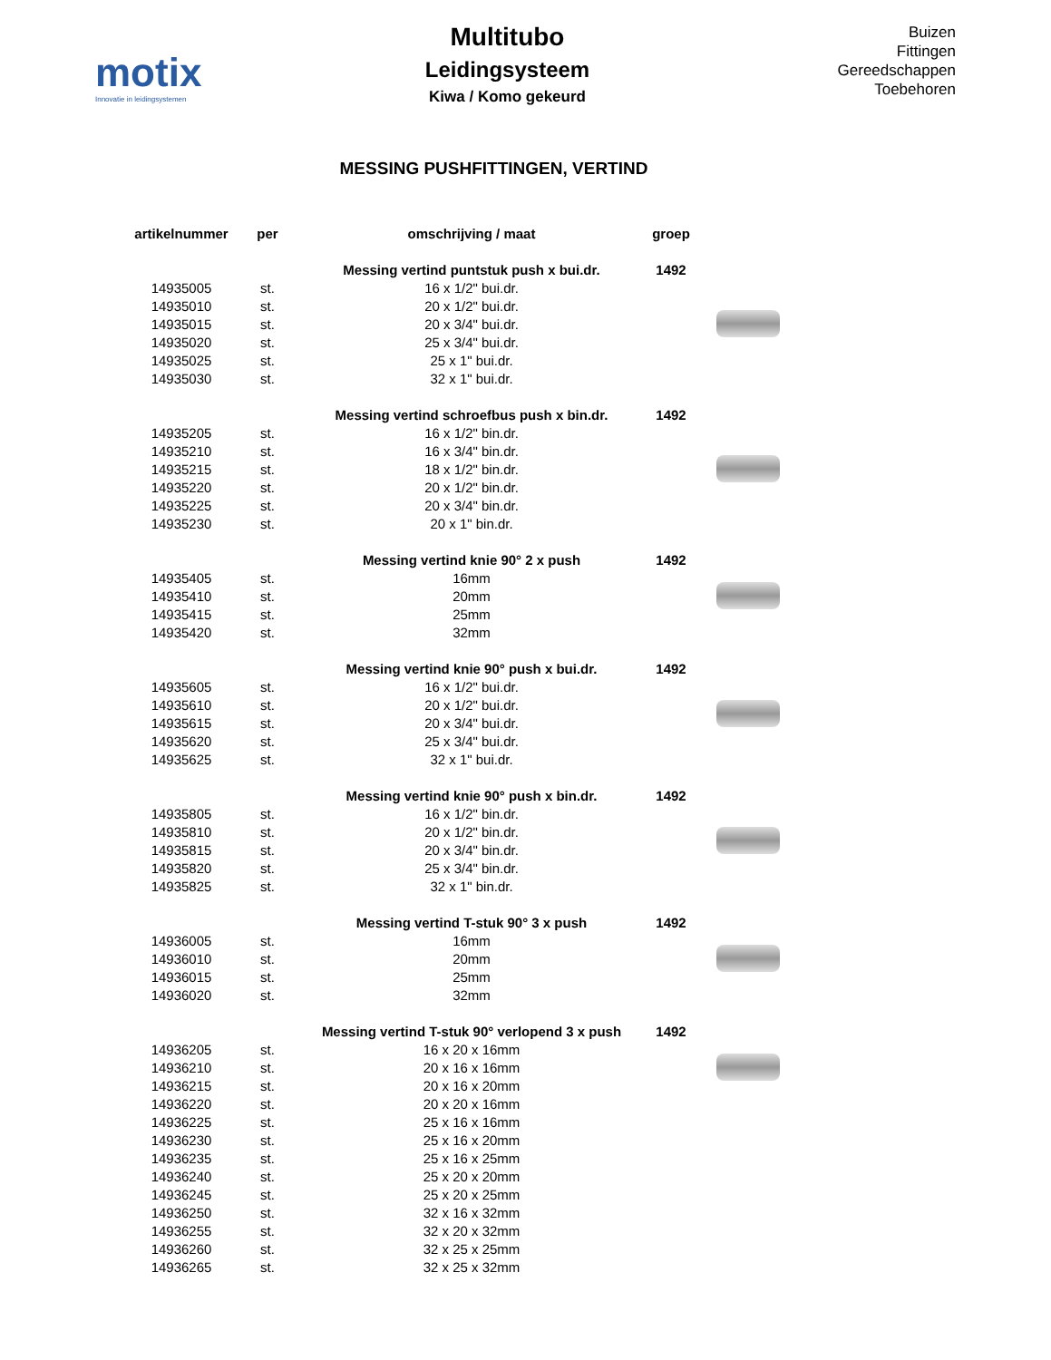motix
Innovatie in leidingsystemen
Multitubo
Leidingsysteem
Kiwa / Komo gekeurd
Buizen
Fittingen
Gereedschappen
Toebehoren
MESSING PUSHFITTINGEN, VERTIND
| artikelnummer | per | omschrijving / maat | groep | |
| --- | --- | --- | --- | --- |
| | | Messing vertind puntstuk push x bui.dr. | 1492 | |
| 14935005 | st. | 16 x 1/2" bui.dr. | | |
| 14935010 | st. | 20 x 1/2" bui.dr. | | |
| 14935015 | st. | 20 x 3/4" bui.dr. | | |
| 14935020 | st. | 25 x 3/4" bui.dr. | | |
| 14935025 | st. | 25 x 1" bui.dr. | | |
| 14935030 | st. | 32 x 1" bui.dr. | | |
| | | Messing vertind schroefbus push x bin.dr. | 1492 | |
| 14935205 | st. | 16 x 1/2" bin.dr. | | |
| 14935210 | st. | 16 x 3/4" bin.dr. | | |
| 14935215 | st. | 18 x 1/2" bin.dr. | | |
| 14935220 | st. | 20 x 1/2" bin.dr. | | |
| 14935225 | st. | 20 x 3/4" bin.dr. | | |
| 14935230 | st. | 20 x 1" bin.dr. | | |
| | | Messing vertind knie 90° 2 x push | 1492 | |
| 14935405 | st. | 16mm | | |
| 14935410 | st. | 20mm | | |
| 14935415 | st. | 25mm | | |
| 14935420 | st. | 32mm | | |
| | | Messing vertind knie 90° push x bui.dr. | 1492 | |
| 14935605 | st. | 16 x 1/2" bui.dr. | | |
| 14935610 | st. | 20 x 1/2" bui.dr. | | |
| 14935615 | st. | 20 x 3/4" bui.dr. | | |
| 14935620 | st. | 25 x 3/4" bui.dr. | | |
| 14935625 | st. | 32 x 1" bui.dr. | | |
| | | Messing vertind knie 90° push x bin.dr. | 1492 | |
| 14935805 | st. | 16 x 1/2" bin.dr. | | |
| 14935810 | st. | 20 x 1/2" bin.dr. | | |
| 14935815 | st. | 20 x 3/4" bin.dr. | | |
| 14935820 | st. | 25 x 3/4" bin.dr. | | |
| 14935825 | st. | 32 x 1" bin.dr. | | |
| | | Messing vertind T-stuk 90° 3 x push | 1492 | |
| 14936005 | st. | 16mm | | |
| 14936010 | st. | 20mm | | |
| 14936015 | st. | 25mm | | |
| 14936020 | st. | 32mm | | |
| | | Messing vertind T-stuk 90° verlopend 3 x push | 1492 | |
| 14936205 | st. | 16 x 20 x 16mm | | |
| 14936210 | st. | 20 x 16 x 16mm | | |
| 14936215 | st. | 20 x 16 x 20mm | | |
| 14936220 | st. | 20 x 20 x 16mm | | |
| 14936225 | st. | 25 x 16 x 16mm | | |
| 14936230 | st. | 25 x 16 x 20mm | | |
| 14936235 | st. | 25 x 16 x 25mm | | |
| 14936240 | st. | 25 x 20 x 20mm | | |
| 14936245 | st. | 25 x 20 x 25mm | | |
| 14936250 | st. | 32 x 16 x 32mm | | |
| 14936255 | st. | 32 x 20 x 32mm | | |
| 14936260 | st. | 32 x 25 x 25mm | | |
| 14936265 | st. | 32 x 25 x 32mm | | |